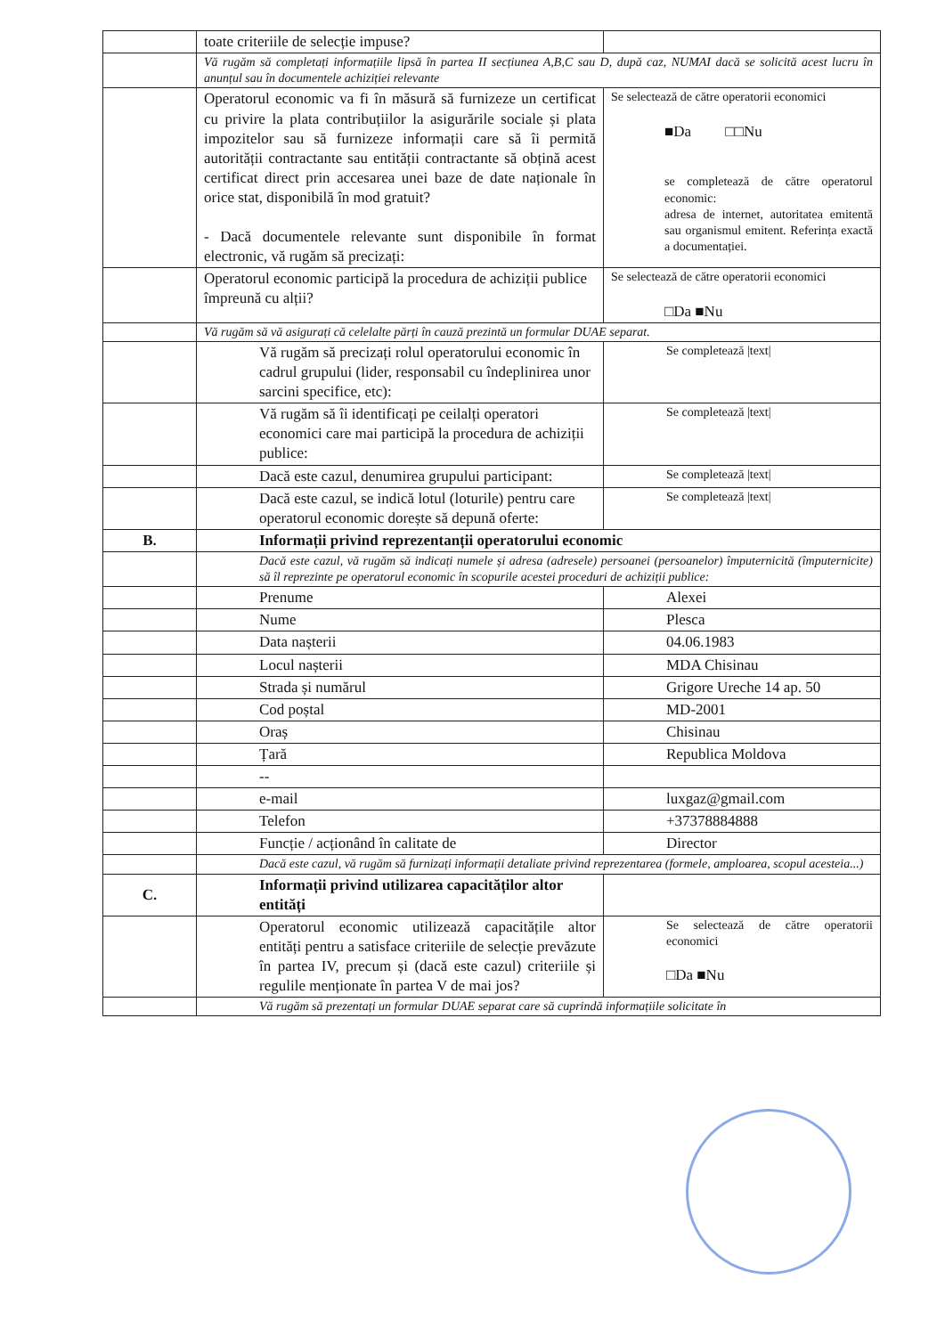| | toate criteriile de selecție impuse? | |
| | Vă rugăm să completați informațiile lipsă în partea II secțiunea A,B,C sau D, după caz, NUMAI dacă se solicită acest lucru în anunțul sau în documentele achiziției relevante | |
| | Operatorul economic va fi în măsură să furnizeze un certificat cu privire la plata contribuțiilor la asigurările sociale și plata impozitelor sau să furnizeze informații care să îi permită autorității contractante sau entității contractante să obțină acest certificat direct prin accesarea unei baze de date naționale în orice stat, disponibilă în mod gratuit? - Dacă documentele relevante sunt disponibile în format electronic, vă rugăm să precizați: | Se selectează de către operatorii economici ■Da □□Nu se completează de către operatorul economic: adresa de internet, autoritatea emitentă sau organismul emitent. Referința exactă a documentației. |
| | Operatorul economic participă la procedura de achiziții publice împreună cu alții? | Se selectează de către operatorii economici □Da ■Nu |
| | Vă rugăm să vă asigurați că celelalte părți în cauză prezintă un formular DUAE separat. | |
| | Vă rugăm să precizați rolul operatorului economic în cadrul grupului (lider, responsabil cu îndeplinirea unor sarcini specifice, etc): | Se completează /text/ |
| | Vă rugăm să îi identificați pe ceilalți operatori economici care mai participă la procedura de achiziții publice: | Se completează /text/ |
| | Dacă este cazul, denumirea grupului participant: | Se completează /text/ |
| | Dacă este cazul, se indică lotul (loturile) pentru care operatorul economic dorește să depună oferte: | Se completează /text/ |
| B. | Informații privind reprezentanții operatorului economic | |
| | Dacă este cazul, vă rugăm să indicați numele și adresa (adresele) persoanei (persoanelor) împuternicită (împuternicite) să îl reprezinte pe operatorul economic în scopurile acestei proceduri de achiziții publice: | |
| | Prenume | Alexei |
| | Nume | Plesca |
| | Data nașterii | 04.06.1983 |
| | Locul nașterii | MDA Chisinau |
| | Strada și numărul | Grigore Ureche 14 ap. 50 |
| | Cod poștal | MD-2001 |
| | Oraș | Chisinau |
| | Țară | Republica Moldova |
| | -- | |
| | e-mail | luxgaz@gmail.com |
| | Telefon | +37378884888 |
| | Funcție / acționând în calitate de | Director |
| | Dacă este cazul, vă rugăm să furnizați informații detaliate privind reprezentarea (formele, amploarea, scopul acesteia...) | |
| C. | Informații privind utilizarea capacităților altor entități | |
| | Operatorul economic utilizează capacitățile altor entități pentru a satisface criteriile de selecție prevăzute în partea IV, precum și (dacă este cazul) criteriile și regulile menționate în partea V de mai jos? | Se selectează de către operatorii economici □Da ■Nu |
| | Vă rugăm să prezentați un formular DUAE separat care să cuprindă informațiile solicitate în | |